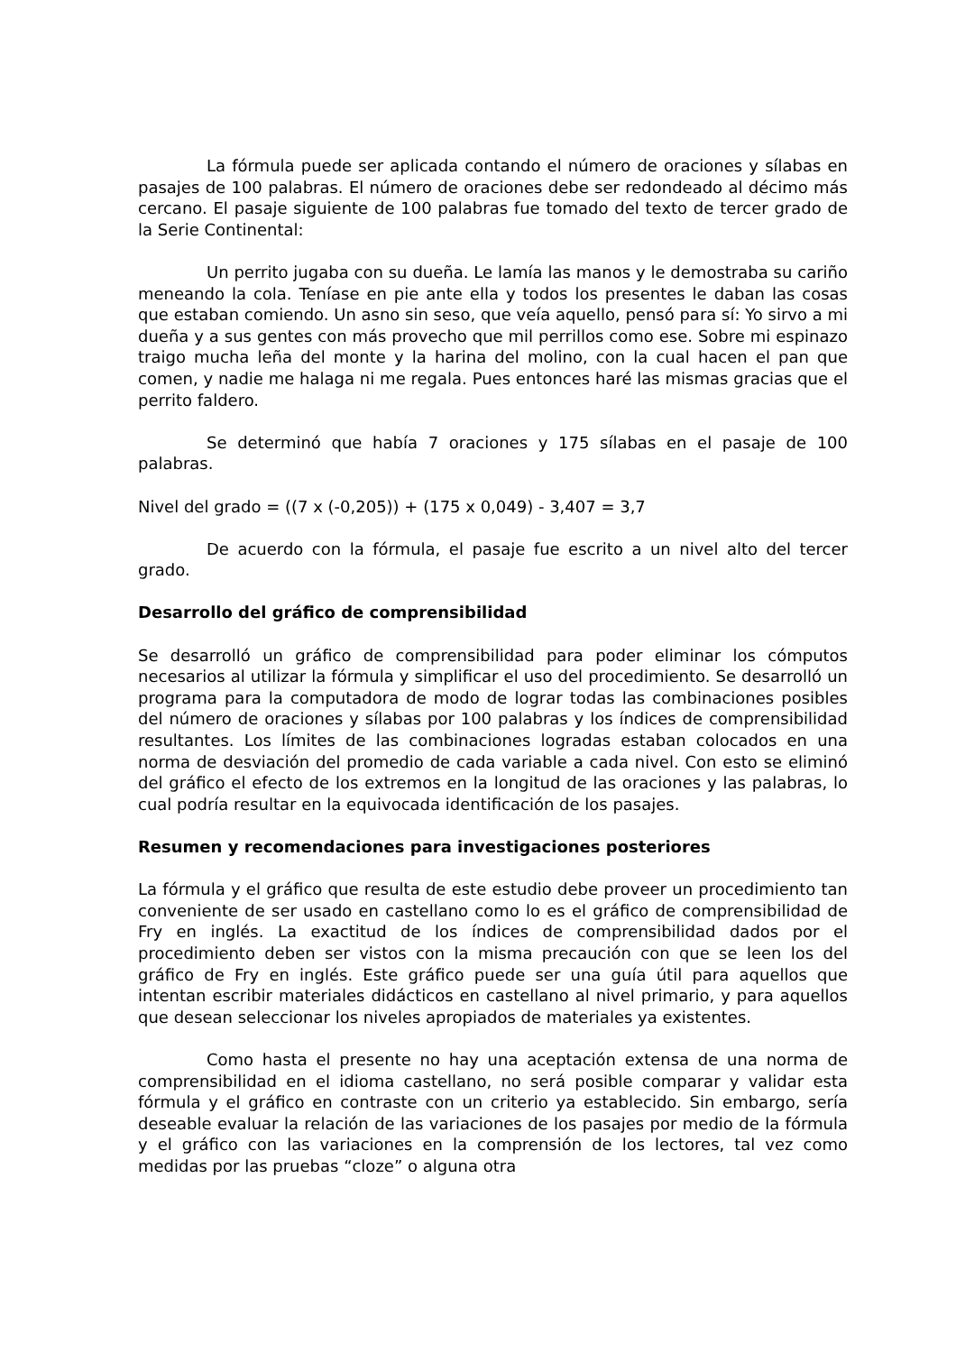La fórmula puede ser aplicada contando el número de oraciones y sílabas en pasajes de 100 palabras. El número de oraciones debe ser redondeado al décimo más cercano. El pasaje siguiente de 100 palabras fue tomado del texto de tercer grado de la Serie Continental:
Un perrito jugaba con su dueña. Le lamía las manos y le demostraba su cariño meneando la cola. Teníase en pie ante ella y todos los presentes le daban las cosas que estaban comiendo. Un asno sin seso, que veía aquello, pensó para sí: Yo sirvo a mi dueña y a sus gentes con más provecho que mil perrillos como ese. Sobre mi espinazo traigo mucha leña del monte y la harina del molino, con la cual hacen el pan que comen, y nadie me halaga ni me regala. Pues entonces haré las mismas gracias que el perrito faldero.
Se determinó que había 7 oraciones y 175 sílabas en el pasaje de 100 palabras.
Nivel del grado = ((7 x (-0,205)) + (175 x 0,049) - 3,407 = 3,7
De acuerdo con la fórmula, el pasaje fue escrito a un nivel alto del tercer grado.
Desarrollo del gráfico de comprensibilidad
Se desarrolló un gráfico de comprensibilidad para poder eliminar los cómputos necesarios al utilizar la fórmula y simplificar el uso del procedimiento. Se desarrolló un programa para la computadora de modo de lograr todas las combinaciones posibles del número de oraciones y sílabas por 100 palabras y los índices de comprensibilidad resultantes. Los límites de las combinaciones logradas estaban colocados en una norma de desviación del promedio de cada variable a cada nivel. Con esto se eliminó del gráfico el efecto de los extremos en la longitud de las oraciones y las palabras, lo cual podría resultar en la equivocada identificación de los pasajes.
Resumen y recomendaciones para investigaciones posteriores
La fórmula y el gráfico que resulta de este estudio debe proveer un procedimiento tan conveniente de ser usado en castellano como lo es el gráfico de comprensibilidad de Fry en inglés. La exactitud de los índices de comprensibilidad dados por el procedimiento deben ser vistos con la misma precaución con que se leen los del gráfico de Fry en inglés. Este gráfico puede ser una guía útil para aquellos que intentan escribir materiales didácticos en castellano al nivel primario, y para aquellos que desean seleccionar los niveles apropiados de materiales ya existentes.
Como hasta el presente no hay una aceptación extensa de una norma de comprensibilidad en el idioma castellano, no será posible comparar y validar esta fórmula y el gráfico en contraste con un criterio ya establecido. Sin embargo, sería deseable evaluar la relación de las variaciones de los pasajes por medio de la fórmula y el gráfico con las variaciones en la comprensión de los lectores, tal vez como medidas por las pruebas “cloze” o alguna otra